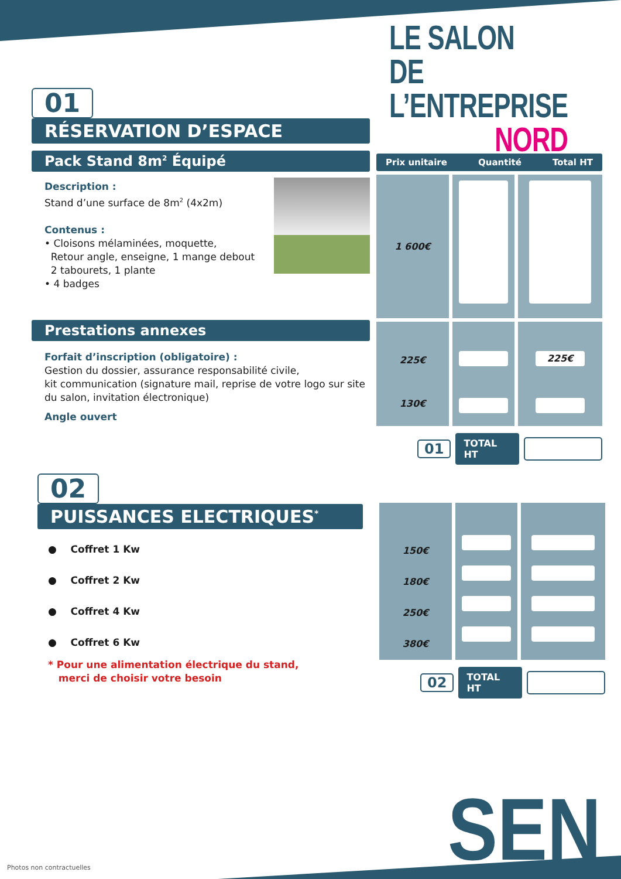LE SALON
DE L’ENTREPRISE
NORD
01
RÉSERVATION D’ESPACE
Pack Stand 8m<sup>2</sup> Équipé
Description :
Stand d’une surface de 8m<sup>2</sup> (4x2m)
Contenus :
• Cloisons mélaminées, moquette,
Retour angle, enseigne, 1 mange debout
2 tabourets, 1 plante
• 4 badges
Prestations annexes
Forfait d’inscription (obligatoire) :
Gestion du dossier, assurance responsabilité civile,
kit communication (signature mail, reprise de votre logo sur site du salon, invitation électronique)
Angle ouvert
Prix unitaire Quantité Total HT
1 600€
225€
130€
225€
01 TOTAL HT
02
PUISSANCES ELECTRIQUES<sup>*</sup>
● Coffret 1 Kw
● Coffret 2 Kw
● Coffret 4 Kw
● Coffret 6 Kw
* Pour une alimentation électrique du stand,
merci de choisir votre besoin
150€
180€
250€
380€
02 TOTAL HT
SEN
Photos non contractuelles